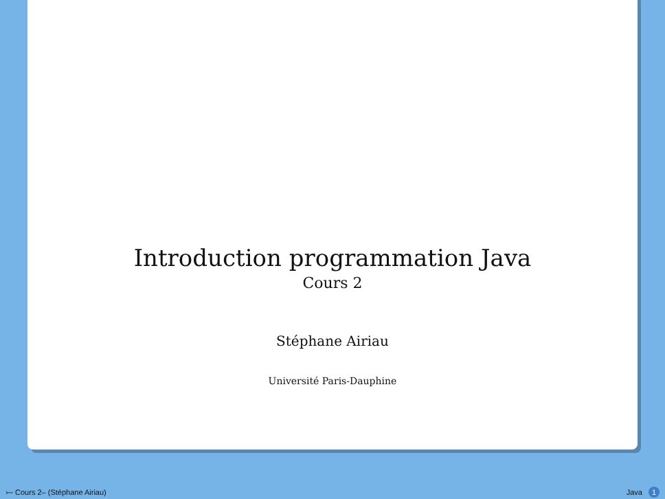Introduction programmation Java
Cours 2
Stéphane Airiau
Université Paris-Dauphine
⤚ Cours 2– (Stéphane Airiau) Java 1